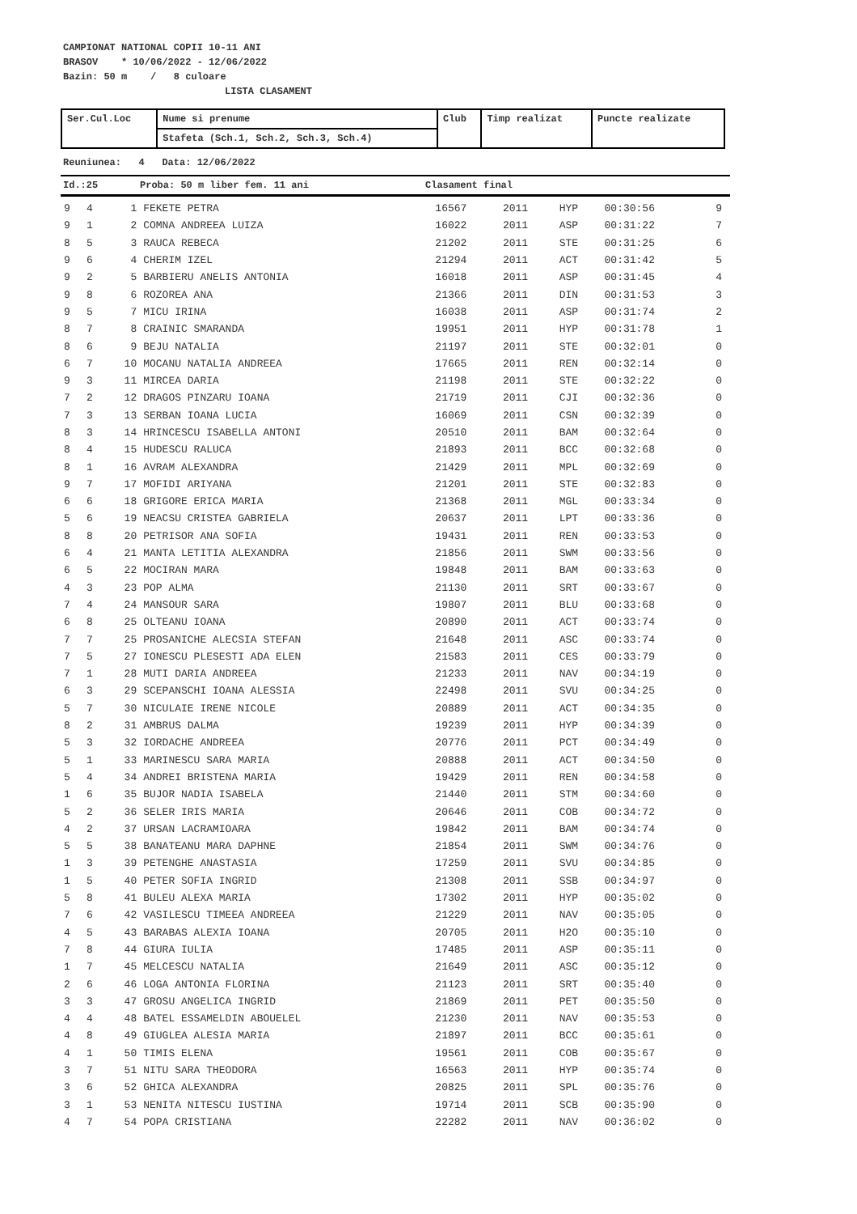CAMPIONAT NATIONAL COPII 10-11 ANI
BRASOV * 10/06/2022 - 12/06/2022
Bazin: 50 m / 8 culoare
LISTA CLASAMENT
| Ser.Cul.Loc | Nume si prenume | Club | Timp realizat | Puncte realizate |
| --- | --- | --- | --- | --- |
| | Stafeta (Sch.1, Sch.2, Sch.3, Sch.4) | | | |
Reuniunea: 4 Data: 12/06/2022
Id.:25 Proba: 50 m liber fem. 11 ani Clasament final
| 9 | 4 | 1 | FEKETE PETRA | 16567 | 2011 | HYP | 00:30:56 | 9 |
| 9 | 1 | 2 | COMNA ANDREEA LUIZA | 16022 | 2011 | ASP | 00:31:22 | 7 |
| 8 | 5 | 3 | RAUCA REBECA | 21202 | 2011 | STE | 00:31:25 | 6 |
| 9 | 6 | 4 | CHERIM IZEL | 21294 | 2011 | ACT | 00:31:42 | 5 |
| 9 | 2 | 5 | BARBIERU ANELIS ANTONIA | 16018 | 2011 | ASP | 00:31:45 | 4 |
| 9 | 8 | 6 | ROZOREA ANA | 21366 | 2011 | DIN | 00:31:53 | 3 |
| 9 | 5 | 7 | MICU IRINA | 16038 | 2011 | ASP | 00:31:74 | 2 |
| 8 | 7 | 8 | CRAINIC SMARANDA | 19951 | 2011 | HYP | 00:31:78 | 1 |
| 8 | 6 | 9 | BEJU NATALIA | 21197 | 2011 | STE | 00:32:01 | 0 |
| 6 | 7 | 10 | MOCANU NATALIA ANDREEA | 17665 | 2011 | REN | 00:32:14 | 0 |
| 9 | 3 | 11 | MIRCEA DARIA | 21198 | 2011 | STE | 00:32:22 | 0 |
| 7 | 2 | 12 | DRAGOS PINZARU IOANA | 21719 | 2011 | CJI | 00:32:36 | 0 |
| 7 | 3 | 13 | SERBAN IOANA LUCIA | 16069 | 2011 | CSN | 00:32:39 | 0 |
| 8 | 3 | 14 | HRINCESCU ISABELLA ANTONI | 20510 | 2011 | BAM | 00:32:64 | 0 |
| 8 | 4 | 15 | HUDESCU RALUCA | 21893 | 2011 | BCC | 00:32:68 | 0 |
| 8 | 1 | 16 | AVRAM ALEXANDRA | 21429 | 2011 | MPL | 00:32:69 | 0 |
| 9 | 7 | 17 | MOFIDI ARIYANA | 21201 | 2011 | STE | 00:32:83 | 0 |
| 6 | 6 | 18 | GRIGORE ERICA MARIA | 21368 | 2011 | MGL | 00:33:34 | 0 |
| 5 | 6 | 19 | NEACSU CRISTEA GABRIELA | 20637 | 2011 | LPT | 00:33:36 | 0 |
| 8 | 8 | 20 | PETRISOR ANA SOFIA | 19431 | 2011 | REN | 00:33:53 | 0 |
| 6 | 4 | 21 | MANTA LETITIA ALEXANDRA | 21856 | 2011 | SWM | 00:33:56 | 0 |
| 6 | 5 | 22 | MOCIRAN MARA | 19848 | 2011 | BAM | 00:33:63 | 0 |
| 4 | 3 | 23 | POP ALMA | 21130 | 2011 | SRT | 00:33:67 | 0 |
| 7 | 4 | 24 | MANSOUR SARA | 19807 | 2011 | BLU | 00:33:68 | 0 |
| 6 | 8 | 25 | OLTEANU IOANA | 20890 | 2011 | ACT | 00:33:74 | 0 |
| 7 | 7 | 25 | PROSANICHE ALECSIA STEFAN | 21648 | 2011 | ASC | 00:33:74 | 0 |
| 7 | 5 | 27 | IONESCU PLESESTI ADA ELEN | 21583 | 2011 | CES | 00:33:79 | 0 |
| 7 | 1 | 28 | MUTI DARIA ANDREEA | 21233 | 2011 | NAV | 00:34:19 | 0 |
| 6 | 3 | 29 | SCEPANSCHI IOANA ALESSIA | 22498 | 2011 | SVU | 00:34:25 | 0 |
| 5 | 7 | 30 | NICULAIE IRENE NICOLE | 20889 | 2011 | ACT | 00:34:35 | 0 |
| 8 | 2 | 31 | AMBRUS DALMA | 19239 | 2011 | HYP | 00:34:39 | 0 |
| 5 | 3 | 32 | IORDACHE ANDREEA | 20776 | 2011 | PCT | 00:34:49 | 0 |
| 5 | 1 | 33 | MARINESCU SARA MARIA | 20888 | 2011 | ACT | 00:34:50 | 0 |
| 5 | 4 | 34 | ANDREI BRISTENA MARIA | 19429 | 2011 | REN | 00:34:58 | 0 |
| 1 | 6 | 35 | BUJOR NADIA ISABELA | 21440 | 2011 | STM | 00:34:60 | 0 |
| 5 | 2 | 36 | SELER IRIS MARIA | 20646 | 2011 | COB | 00:34:72 | 0 |
| 4 | 2 | 37 | URSAN LACRAMIOARA | 19842 | 2011 | BAM | 00:34:74 | 0 |
| 5 | 5 | 38 | BANATEANU MARA DAPHNE | 21854 | 2011 | SWM | 00:34:76 | 0 |
| 1 | 3 | 39 | PETENGHE ANASTASIA | 17259 | 2011 | SVU | 00:34:85 | 0 |
| 1 | 5 | 40 | PETER SOFIA INGRID | 21308 | 2011 | SSB | 00:34:97 | 0 |
| 5 | 8 | 41 | BULEU ALEXA MARIA | 17302 | 2011 | HYP | 00:35:02 | 0 |
| 7 | 6 | 42 | VASILESCU TIMEEA ANDREEA | 21229 | 2011 | NAV | 00:35:05 | 0 |
| 4 | 5 | 43 | BARABAS ALEXIA IOANA | 20705 | 2011 | H2O | 00:35:10 | 0 |
| 7 | 8 | 44 | GIURA IULIA | 17485 | 2011 | ASP | 00:35:11 | 0 |
| 1 | 7 | 45 | MELCESCU NATALIA | 21649 | 2011 | ASC | 00:35:12 | 0 |
| 2 | 6 | 46 | LOGA ANTONIA FLORINA | 21123 | 2011 | SRT | 00:35:40 | 0 |
| 3 | 3 | 47 | GROSU ANGELICA INGRID | 21869 | 2011 | PET | 00:35:50 | 0 |
| 4 | 4 | 48 | BATEL ESSAMELDIN ABOUELEL | 21230 | 2011 | NAV | 00:35:53 | 0 |
| 4 | 8 | 49 | GIUGLEA ALESIA MARIA | 21897 | 2011 | BCC | 00:35:61 | 0 |
| 4 | 1 | 50 | TIMIS ELENA | 19561 | 2011 | COB | 00:35:67 | 0 |
| 3 | 7 | 51 | NITU SARA THEODORA | 16563 | 2011 | HYP | 00:35:74 | 0 |
| 3 | 6 | 52 | GHICA ALEXANDRA | 20825 | 2011 | SPL | 00:35:76 | 0 |
| 3 | 1 | 53 | NENITA NITESCU IUSTINA | 19714 | 2011 | SCB | 00:35:90 | 0 |
| 4 | 7 | 54 | POPA CRISTIANA | 22282 | 2011 | NAV | 00:36:02 | 0 |